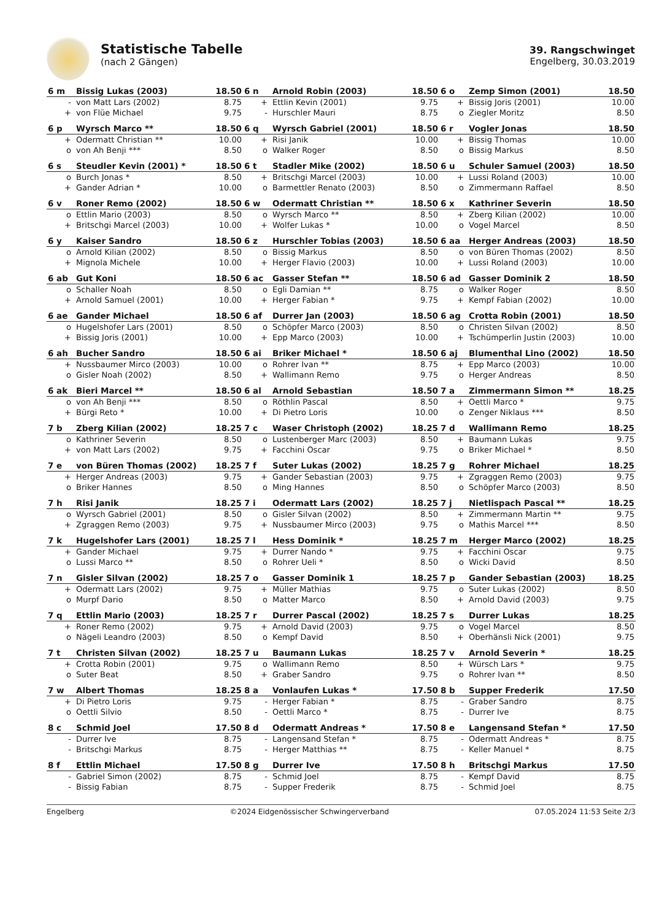Statistische Tabelle
(nach 2 Gängen)
39. Rangschwinget
Engelberg, 30.03.2019
| 6 m | Bissig Lukas (2003) | 18.50 | 6 n | Arnold Robin (2003) | 18.50 | 6 o | Zemp Simon (2001) | 18.50 |
| --- | --- | --- | --- | --- | --- | --- | --- | --- |
| - | von Matt Lars (2002) | 8.75 | + | Ettlin Kevin (2001) | 9.75 | + | Bissig Joris (2001) | 10.00 |
| + | von Flüe Michael | 9.75 | - | Hurschler Mauri | 8.75 | o | Ziegler Moritz | 8.50 |
| 6 p | Wyrsch Marco ** | 18.50 | 6 q | Wyrsch Gabriel (2001) | 18.50 | 6 r | Vogler Jonas | 18.50 |
| --- | --- | --- | --- | --- | --- | --- | --- | --- |
| + | Odermatt Christian ** | 10.00 | + | Risi Janik | 10.00 | + | Bissig Thomas | 10.00 |
| o | von Ah Benji *** | 8.50 | o | Walker Roger | 8.50 | o | Bissig Markus | 8.50 |
| 6 s | Steudler Kevin (2001) * | 18.50 | 6 t | Stadler Mike (2002) | 18.50 | 6 u | Schuler Samuel (2003) | 18.50 |
| --- | --- | --- | --- | --- | --- | --- | --- | --- |
| o | Burch Jonas * | 8.50 | + | Britschgi Marcel (2003) | 10.00 | + | Lussi Roland (2003) | 10.00 |
| + | Gander Adrian * | 10.00 | o | Barmettler Renato (2003) | 8.50 | o | Zimmermann Raffael | 8.50 |
| 6 v | Roner Remo (2002) | 18.50 | 6 w | Odermatt Christian ** | 18.50 | 6 x | Kathriner Severin | 18.50 |
| --- | --- | --- | --- | --- | --- | --- | --- | --- |
| o | Ettlin Mario (2003) | 8.50 | o | Wyrsch Marco ** | 8.50 | + | Zberg Kilian (2002) | 10.00 |
| + | Britschgi Marcel (2003) | 10.00 | + | Wolfer Lukas * | 10.00 | o | Vogel Marcel | 8.50 |
| 6 y | Kaiser Sandro | 18.50 | 6 z | Hurschler Tobias (2003) | 18.50 | 6 aa | Herger Andreas (2003) | 18.50 |
| --- | --- | --- | --- | --- | --- | --- | --- | --- |
| o | Arnold Kilian (2002) | 8.50 | o | Bissig Markus | 8.50 | o | von Büren Thomas (2002) | 8.50 |
| + | Mignola Michele | 10.00 | + | Herger Flavio (2003) | 10.00 | + | Lussi Roland (2003) | 10.00 |
| 6 ab | Gut Koni | 18.50 | 6 ac | Gasser Stefan ** | 18.50 | 6 ad | Gasser Dominik 2 | 18.50 |
| --- | --- | --- | --- | --- | --- | --- | --- | --- |
| o | Schaller Noah | 8.50 | o | Egli Damian ** | 8.75 | o | Walker Roger | 8.50 |
| + | Arnold Samuel (2001) | 10.00 | + | Herger Fabian * | 9.75 | + | Kempf Fabian (2002) | 10.00 |
| 6 ae | Gander Michael | 18.50 | 6 af | Durrer Jan (2003) | 18.50 | 6 ag | Crotta Robin (2001) | 18.50 |
| --- | --- | --- | --- | --- | --- | --- | --- | --- |
| o | Hugelshofer Lars (2001) | 8.50 | o | Schöpfer Marco (2003) | 8.50 | o | Christen Silvan (2002) | 8.50 |
| + | Bissig Joris (2001) | 10.00 | + | Epp Marco (2003) | 10.00 | + | Tschümperlin Justin (2003) | 10.00 |
| 6 ah | Bucher Sandro | 18.50 | 6 ai | Briker Michael * | 18.50 | 6 aj | Blumenthal Lino (2002) | 18.50 |
| --- | --- | --- | --- | --- | --- | --- | --- | --- |
| + | Nussbaumer Mirco (2003) | 10.00 | o | Rohrer Ivan ** | 8.75 | + | Epp Marco (2003) | 10.00 |
| o | Gisler Noah (2002) | 8.50 | + | Wallimann Remo | 9.75 | o | Herger Andreas | 8.50 |
| 6 ak | Bieri Marcel ** | 18.50 | 6 al | Arnold Sebastian | 18.50 | 7 a | Zimmermann Simon ** | 18.25 |
| --- | --- | --- | --- | --- | --- | --- | --- | --- |
| o | von Ah Benji *** | 8.50 | o | Röthlin Pascal | 8.50 | + | Oettli Marco * | 9.75 |
| + | Bürgi Reto * | 10.00 | + | Di Pietro Loris | 10.00 | o | Zenger Niklaus *** | 8.50 |
| 7 b | Zberg Kilian (2002) | 18.25 | 7 c | Waser Christoph (2002) | 18.25 | 7 d | Wallimann Remo | 18.25 |
| --- | --- | --- | --- | --- | --- | --- | --- | --- |
| o | Kathriner Severin | 8.50 | o | Lustenberger Marc (2003) | 8.50 | + | Baumann Lukas | 9.75 |
| + | von Matt Lars (2002) | 9.75 | + | Facchini Oscar | 9.75 | o | Briker Michael * | 8.50 |
| 7 e | von Büren Thomas (2002) | 18.25 | 7 f | Suter Lukas (2002) | 18.25 | 7 g | Rohrer Michael | 18.25 |
| --- | --- | --- | --- | --- | --- | --- | --- | --- |
| + | Herger Andreas (2003) | 9.75 | + | Gander Sebastian (2003) | 9.75 | + | Zgraggen Remo (2003) | 9.75 |
| o | Briker Hannes | 8.50 | o | Ming Hannes | 8.50 | o | Schöpfer Marco (2003) | 8.50 |
| 7 h | Risi Janik | 18.25 | 7 i | Odermatt Lars (2002) | 18.25 | 7 j | Nietlispach Pascal ** | 18.25 |
| --- | --- | --- | --- | --- | --- | --- | --- | --- |
| o | Wyrsch Gabriel (2001) | 8.50 | o | Gisler Silvan (2002) | 8.50 | + | Zimmermann Martin ** | 9.75 |
| + | Zgraggen Remo (2003) | 9.75 | + | Nussbaumer Mirco (2003) | 9.75 | o | Mathis Marcel *** | 8.50 |
| 7 k | Hugelshofer Lars (2001) | 18.25 | 7 l | Hess Dominik * | 18.25 | 7 m | Herger Marco (2002) | 18.25 |
| --- | --- | --- | --- | --- | --- | --- | --- | --- |
| + | Gander Michael | 9.75 | + | Durrer Nando * | 9.75 | + | Facchini Oscar | 9.75 |
| o | Lussi Marco ** | 8.50 | o | Rohrer Ueli * | 8.50 | o | Wicki David | 8.50 |
| 7 n | Gisler Silvan (2002) | 18.25 | 7 o | Gasser Dominik 1 | 18.25 | 7 p | Gander Sebastian (2003) | 18.25 |
| --- | --- | --- | --- | --- | --- | --- | --- | --- |
| + | Odermatt Lars (2002) | 9.75 | + | Müller Mathias | 9.75 | o | Suter Lukas (2002) | 8.50 |
| o | Murpf Dario | 8.50 | o | Matter Marco | 8.50 | + | Arnold David (2003) | 9.75 |
| 7 q | Ettlin Mario (2003) | 18.25 | 7 r | Durrer Pascal (2002) | 18.25 | 7 s | Durrer Lukas | 18.25 |
| --- | --- | --- | --- | --- | --- | --- | --- | --- |
| + | Roner Remo (2002) | 9.75 | + | Arnold David (2003) | 9.75 | o | Vogel Marcel | 8.50 |
| o | Nägeli Leandro (2003) | 8.50 | o | Kempf David | 8.50 | + | Oberhänsli Nick (2001) | 9.75 |
| 7 t | Christen Silvan (2002) | 18.25 | 7 u | Baumann Lukas | 18.25 | 7 v | Arnold Severin * | 18.25 |
| --- | --- | --- | --- | --- | --- | --- | --- | --- |
| + | Crotta Robin (2001) | 9.75 | o | Wallimann Remo | 8.50 | + | Würsch Lars * | 9.75 |
| o | Suter Beat | 8.50 | + | Graber Sandro | 9.75 | o | Rohrer Ivan ** | 8.50 |
| 7 w | Albert Thomas | 18.25 | 8 a | Vonlaufen Lukas * | 17.50 | 8 b | Supper Frederik | 17.50 |
| --- | --- | --- | --- | --- | --- | --- | --- | --- |
| + | Di Pietro Loris | 9.75 | - | Herger Fabian * | 8.75 | - | Graber Sandro | 8.75 |
| o | Oettli Silvio | 8.50 | - | Oettli Marco * | 8.75 | - | Durrer Ive | 8.75 |
| 8 c | Schmid Joel | 17.50 | 8 d | Odermatt Andreas * | 17.50 | 8 e | Langensand Stefan * | 17.50 |
| --- | --- | --- | --- | --- | --- | --- | --- | --- |
| - | Durrer Ive | 8.75 | - | Langensand Stefan * | 8.75 | - | Odermatt Andreas * | 8.75 |
| - | Britschgi Markus | 8.75 | - | Herger Matthias ** | 8.75 | - | Keller Manuel * | 8.75 |
| 8 f | Ettlin Michael | 17.50 | 8 g | Durrer Ive | 17.50 | 8 h | Britschgi Markus | 17.50 |
| --- | --- | --- | --- | --- | --- | --- | --- | --- |
| - | Gabriel Simon (2002) | 8.75 | - | Schmid Joel | 8.75 | - | Kempf David | 8.75 |
| - | Bissig Fabian | 8.75 | - | Supper Frederik | 8.75 | - | Schmid Joel | 8.75 |
Engelberg ©2024 Eidgenössischer Schwingerverband 07.05.2024 11:53 Seite 2/3